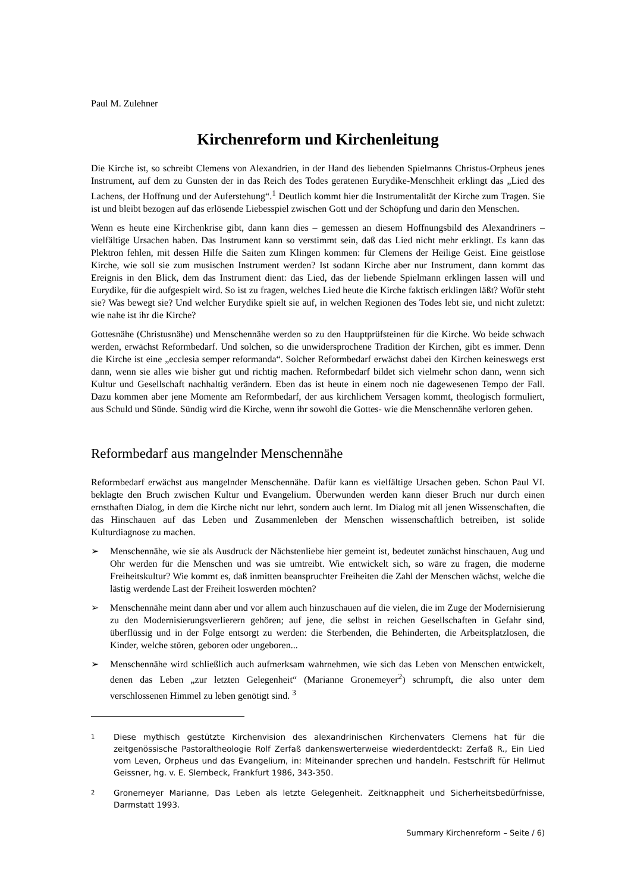Paul M. Zulehner
Kirchenreform und Kirchenleitung
Die Kirche ist, so schreibt Clemens von Alexandrien, in der Hand des liebenden Spielmanns Christus-Orpheus jenes Instrument, auf dem zu Gunsten der in das Reich des Todes geratenen Eurydike-Menschheit erklingt das „Lied des Lachens, der Hoffnung und der Auferstehung“.<sup>1</sup> Deutlich kommt hier die Instrumentalität der Kirche zum Tragen. Sie ist und bleibt bezogen auf das erlösende Liebesspiel zwischen Gott und der Schöpfung und darin den Menschen.
Wenn es heute eine Kirchenkrise gibt, dann kann dies – gemessen an diesem Hoffnungsbild des Alexandriners – vielfältige Ursachen haben. Das Instrument kann so verstimmt sein, daß das Lied nicht mehr erklingt. Es kann das Plektron fehlen, mit dessen Hilfe die Saiten zum Klingen kommen: für Clemens der Heilige Geist. Eine geistlose Kirche, wie soll sie zum musischen Instrument werden? Ist sodann Kirche aber nur Instrument, dann kommt das Ereignis in den Blick, dem das Instrument dient: das Lied, das der liebende Spielmann erklingen lassen will und Eurydike, für die aufgespielt wird. So ist zu fragen, welches Lied heute die Kirche faktisch erklingen läßt? Wofür steht sie? Was bewegt sie? Und welcher Eurydike spielt sie auf, in welchen Regionen des Todes lebt sie, und nicht zuletzt: wie nahe ist ihr die Kirche?
Gottesnähe (Christusnähe) und Menschennähe werden so zu den Hauptprüfsteinen für die Kirche. Wo beide schwach werden, erwächst Reformbedarf. Und solchen, so die unwidersprochene Tradition der Kirchen, gibt es immer. Denn die Kirche ist eine „ecclesia semper reformanda“. Solcher Reformbedarf erwächst dabei den Kirchen keineswegs erst dann, wenn sie alles wie bisher gut und richtig machen. Reformbedarf bildet sich vielmehr schon dann, wenn sich Kultur und Gesellschaft nachhaltig verändern. Eben das ist heute in einem noch nie dagewesenen Tempo der Fall. Dazu kommen aber jene Momente am Reformbedarf, der aus kirchlichem Versagen kommt, theologisch formuliert, aus Schuld und Sünde. Sündig wird die Kirche, wenn ihr sowohl die Gottes- wie die Menschennähe verloren gehen.
Reformbedarf aus mangelnder Menschennähe
Reformbedarf erwächst aus mangelnder Menschennähe. Dafür kann es vielfältige Ursachen geben. Schon Paul VI. beklagte den Bruch zwischen Kultur und Evangelium. Überwunden werden kann dieser Bruch nur durch einen ernsthaften Dialog, in dem die Kirche nicht nur lehrt, sondern auch lernt. Im Dialog mit all jenen Wissenschaften, die das Hinschauen auf das Leben und Zusammenleben der Menschen wissenschaftlich betreiben, ist solide Kulturdiagnose zu machen.
➢ Menschennähe, wie sie als Ausdruck der Nächstenliebe hier gemeint ist, bedeutet zunächst hinschauen, Aug und Ohr werden für die Menschen und was sie umtreibt. Wie entwickelt sich, so wäre zu fragen, die moderne Freiheitskultur? Wie kommt es, daß inmitten beanspruchter Freiheiten die Zahl der Menschen wächst, welche die lästig werdende Last der Freiheit loswerden möchten?
➢ Menschennähe meint dann aber und vor allem auch hinzuschauen auf die vielen, die im Zuge der Modernisierung zu den Modernisierungsverlierern gehören; auf jene, die selbst in reichen Gesellschaften in Gefahr sind, überflüssig und in der Folge entsorgt zu werden: die Sterbenden, die Behinderten, die Arbeitsplatzlosen, die Kinder, welche stören, geboren oder ungeboren...
➢ Menschennähe wird schließlich auch aufmerksam wahrnehmen, wie sich das Leben von Menschen entwickelt, denen das Leben „zur letzten Gelegenheit“ (Marianne Gronemeyer<sup>2</sup>) schrumpft, die also unter dem verschlossenen Himmel zu leben genötigt sind. <sup>3</sup>
1
Diese mythisch gestützte Kirchenvision des alexandrinischen Kirchenvaters Clemens hat für die zeitgenössische Pastoraltheologie Rolf Zerfaß dankenswerterweise wiederdentdeckt: Zerfaß R., Ein Lied vom Leven, Orpheus und das Evangelium, in: Miteinander sprechen und handeln. Festschrift für Hellmut Geissner, hg. v. E. Slembeck, Frankfurt 1986, 343-350.
2
Gronemeyer Marianne, Das Leben als letzte Gelegenheit. Zeitknappheit und Sicherheitsbedürfnisse, Darmstatt 1993.
Summary Kirchenreform – Seite / 6)